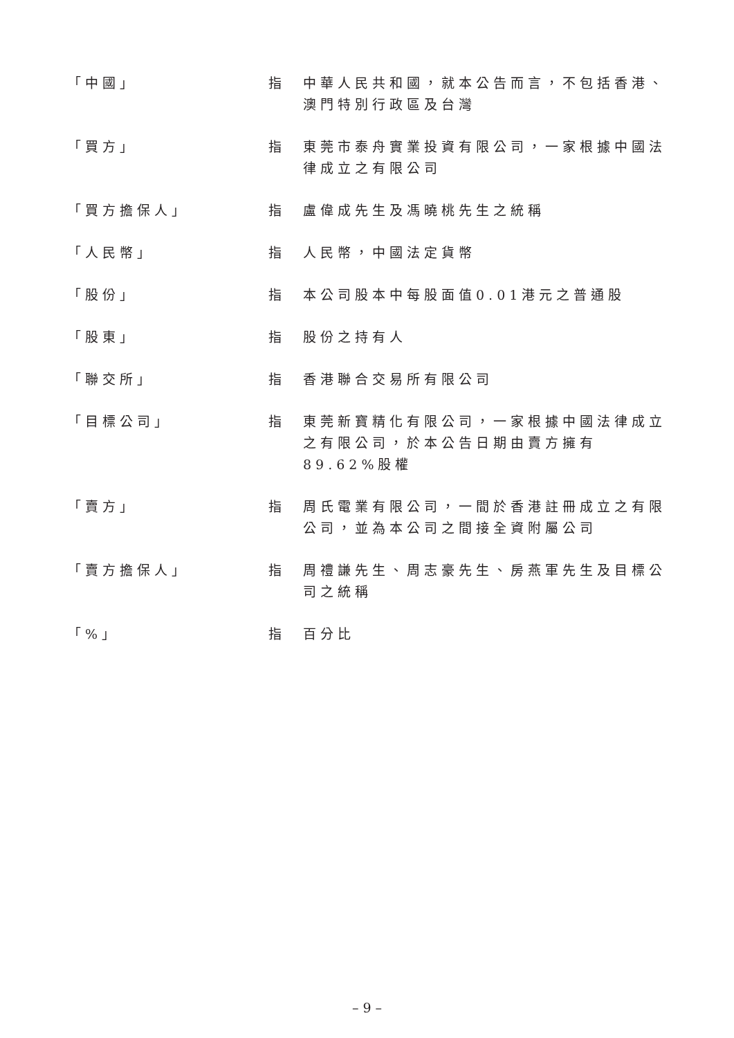| 「中國」 | 指 | 中華人民共和國，就本公告而言，不包括香港、澳門特別行政區及台灣 |
| 「買方」 | 指 | 東莞市泰舟實業投資有限公司，一家根據中國法律成立之有限公司 |
| 「買方擔保人」 | 指 | 盧偉成先生及馮曉桃先生之統稱 |
| 「人民幣」 | 指 | 人民幣，中國法定貨幣 |
| 「股份」 | 指 | 本公司股本中每股面值0.01港元之普通股 |
| 「股東」 | 指 | 股份之持有人 |
| 「聯交所」 | 指 | 香港聯合交易所有限公司 |
| 「目標公司」 | 指 | 東莞新寶精化有限公司，一家根據中國法律成立之有限公司，於本公告日期由賣方擁有89.62%股權 |
| 「賣方」 | 指 | 周氏電業有限公司，一間於香港註冊成立之有限公司，並為本公司之間接全資附屬公司 |
| 「賣方擔保人」 | 指 | 周禮謙先生、周志豪先生、房燕軍先生及目標公司之統稱 |
| 「%」 | 指 | 百分比 |
– 9 –